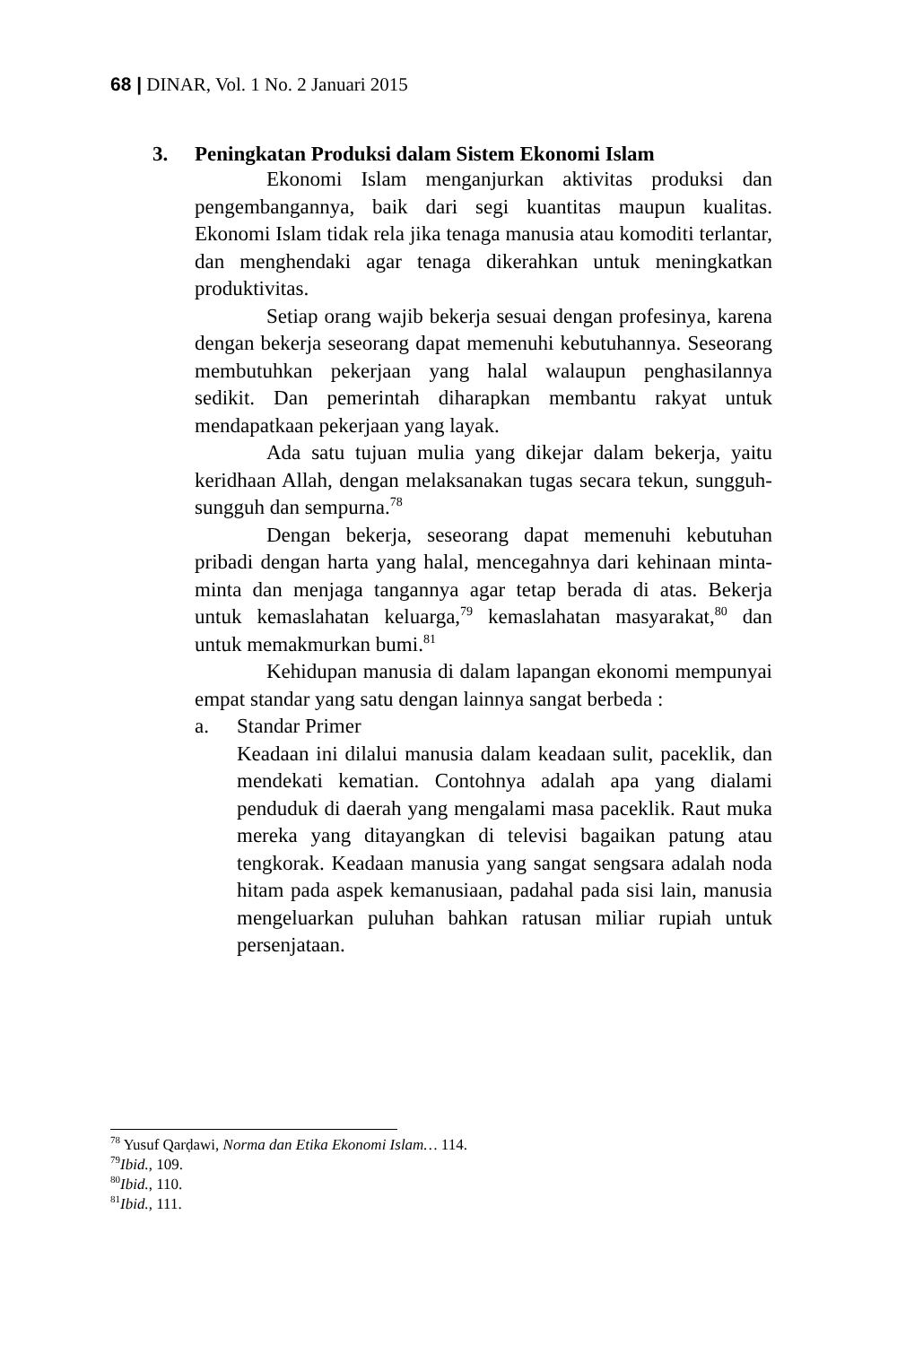68 | DINAR, Vol. 1 No. 2 Januari 2015
3. Peningkatan Produksi dalam Sistem Ekonomi Islam
Ekonomi Islam menganjurkan aktivitas produksi dan pengembangannya, baik dari segi kuantitas maupun kualitas. Ekonomi Islam tidak rela jika tenaga manusia atau komoditi terlantar, dan menghendaki agar tenaga dikerahkan untuk meningkatkan produktivitas.
Setiap orang wajib bekerja sesuai dengan profesinya, karena dengan bekerja seseorang dapat memenuhi kebutuhannya. Seseorang membutuhkan pekerjaan yang halal walaupun penghasilannya sedikit. Dan pemerintah diharapkan membantu rakyat untuk mendapatkaan pekerjaan yang layak.
Ada satu tujuan mulia yang dikejar dalam bekerja, yaitu keridhaan Allah, dengan melaksanakan tugas secara tekun, sungguh-sungguh dan sempurna.<sup>78</sup>
Dengan bekerja, seseorang dapat memenuhi kebutuhan pribadi dengan harta yang halal, mencegahnya dari kehinaan minta-minta dan menjaga tangannya agar tetap berada di atas. Bekerja untuk kemaslahatan keluarga,<sup>79</sup> kemaslahatan masyarakat,<sup>80</sup> dan untuk memakmurkan bumi.<sup>81</sup>
Kehidupan manusia di dalam lapangan ekonomi mempunyai empat standar yang satu dengan lainnya sangat berbeda :
a. Standar Primer
Keadaan ini dilalui manusia dalam keadaan sulit, paceklik, dan mendekati kematian. Contohnya adalah apa yang dialami penduduk di daerah yang mengalami masa paceklik. Raut muka mereka yang ditayangkan di televisi bagaikan patung atau tengkorak. Keadaan manusia yang sangat sengsara adalah noda hitam pada aspek kemanusiaan, padahal pada sisi lain, manusia mengeluarkan puluhan bahkan ratusan miliar rupiah untuk persenjataan.
<sup>78</sup> Yusuf Qarḍawi, Norma dan Etika Ekonomi Islam… 114.
<sup>79</sup> Ibid., 109.
<sup>80</sup> Ibid., 110.
<sup>81</sup> Ibid., 111.